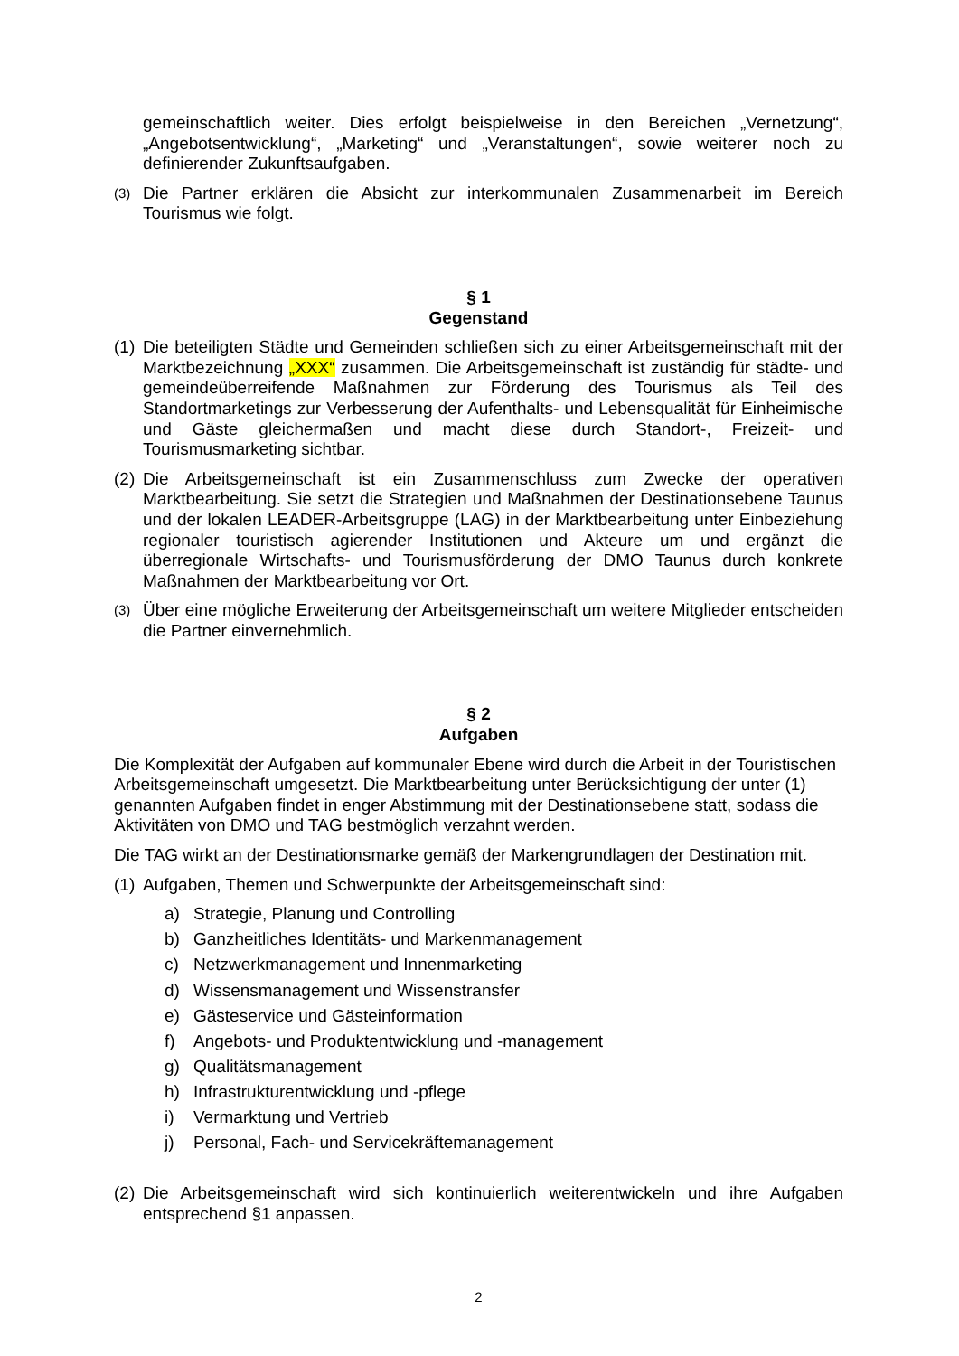gemeinschaftlich weiter. Dies erfolgt beispielweise in den Bereichen „Vernetzung“, „Angebotsentwicklung“, „Marketing“ und „Veranstaltungen“, sowie weiterer noch zu definierender Zukunftsaufgaben.
(3) Die Partner erklären die Absicht zur interkommunalen Zusammenarbeit im Bereich Tourismus wie folgt.
§ 1
Gegenstand
(1) Die beteiligten Städte und Gemeinden schließen sich zu einer Arbeitsgemeinschaft mit der Marktbezeichnung „XXX“ zusammen. Die Arbeitsgemeinschaft ist zuständig für städte- und gemeindeüberreifende Maßnahmen zur Förderung des Tourismus als Teil des Standortmarketings zur Verbesserung der Aufenthalts- und Lebensqualität für Einheimische und Gäste gleichermaßen und macht diese durch Standort-, Freizeit- und Tourismusmarketing sichtbar.
(2) Die Arbeitsgemeinschaft ist ein Zusammenschluss zum Zwecke der operativen Marktbearbeitung. Sie setzt die Strategien und Maßnahmen der Destinationsebene Taunus und der lokalen LEADER-Arbeitsgruppe (LAG) in der Marktbearbeitung unter Einbeziehung regionaler touristisch agierender Institutionen und Akteure um und ergänzt die überregionale Wirtschafts- und Tourismusförderung der DMO Taunus durch konkrete Maßnahmen der Marktbearbeitung vor Ort.
(3) Über eine mögliche Erweiterung der Arbeitsgemeinschaft um weitere Mitglieder entscheiden die Partner einvernehmlich.
§ 2
Aufgaben
Die Komplexität der Aufgaben auf kommunaler Ebene wird durch die Arbeit in der Touristischen Arbeitsgemeinschaft umgesetzt. Die Marktbearbeitung unter Berücksichtigung der unter (1) genannten Aufgaben findet in enger Abstimmung mit der Destinationsebene statt, sodass die Aktivitäten von DMO und TAG bestmöglich verzahnt werden.
Die TAG wirkt an der Destinationsmarke gemäß der Markengrundlagen der Destination mit.
(1) Aufgaben, Themen und Schwerpunkte der Arbeitsgemeinschaft sind:
a) Strategie, Planung und Controlling
b) Ganzheitliches Identitäts- und Markenmanagement
c) Netzwerkmanagement und Innenmarketing
d) Wissensmanagement und Wissenstransfer
e) Gästeservice und Gästeinformation
f) Angebots- und Produktentwicklung und -management
g) Qualitätsmanagement
h) Infrastrukturentwicklung und -pflege
i) Vermarktung und Vertrieb
j) Personal, Fach- und Servicekräftemanagement
(2) Die Arbeitsgemeinschaft wird sich kontinuierlich weiterentwickeln und ihre Aufgaben entsprechend §1 anpassen.
2